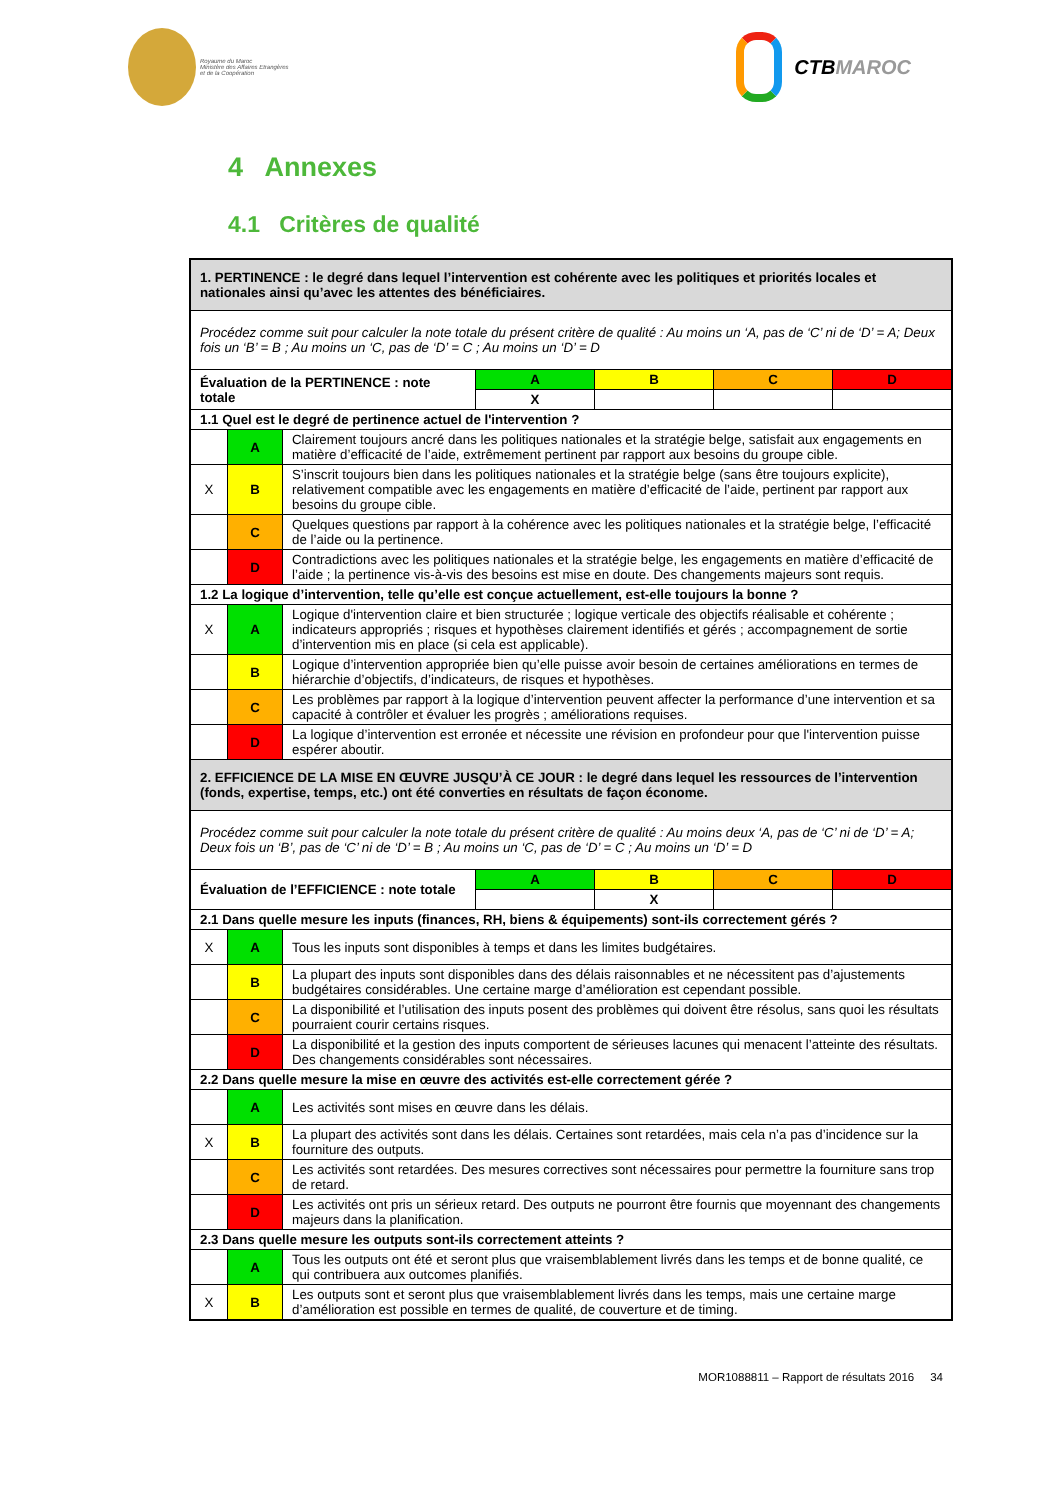Royaume du Maroc
Ministère des Affaires Etrangères
et de la Coopération
CTB MAROC
4 Annexes
4.1 Critères de qualité
| 1. PERTINENCE : le degré dans lequel l’intervention est cohérente avec les politiques et priorités locales et nationales ainsi qu’avec les attentes des bénéficiaires. | | | | | | |
| Procédez comme suit pour calculer la note totale du présent critère de qualité : Au moins un ‘A, pas de ‘C’ ni de ‘D’ = A; Deux fois un ‘B’ = B ; Au moins un ‘C, pas de ‘D’ = C ; Au moins un ‘D’ = D | | | | | | |
| Évaluation de la PERTINENCE : note totale | | | A | B | C | D |
| | | | X | | | |
| 1.1 Quel est le degré de pertinence actuel de l'intervention ? | | | | | | |
| | A | Clairement toujours ancré dans les politiques nationales et la stratégie belge, satisfait aux engagements en matière d’efficacité de l’aide, extrêmement pertinent par rapport aux besoins du groupe cible. | | | | |
| X | B | S’inscrit toujours bien dans les politiques nationales et la stratégie belge (sans être toujours explicite), relativement compatible avec les engagements en matière d’efficacité de l’aide, pertinent par rapport aux besoins du groupe cible. | | | | |
| | C | Quelques questions par rapport à la cohérence avec les politiques nationales et la stratégie belge, l’efficacité de l’aide ou la pertinence. | | | | |
| | D | Contradictions avec les politiques nationales et la stratégie belge, les engagements en matière d’efficacité de l’aide ; la pertinence vis-à-vis des besoins est mise en doute. Des changements majeurs sont requis. | | | | |
| 1.2 La logique d’intervention, telle qu’elle est conçue actuellement, est-elle toujours la bonne ? | | | | | | |
| X | A | Logique d'intervention claire et bien structurée ; logique verticale des objectifs réalisable et cohérente ; indicateurs appropriés ; risques et hypothèses clairement identifiés et gérés ; accompagnement de sortie d’intervention mis en place (si cela est applicable). | | | | |
| | B | Logique d’intervention appropriée bien qu’elle puisse avoir besoin de certaines améliorations en termes de hiérarchie d’objectifs, d’indicateurs, de risques et hypothèses. | | | | |
| | C | Les problèmes par rapport à la logique d’intervention peuvent affecter la performance d’une intervention et sa capacité à contrôler et évaluer les progrès ; améliorations requises. | | | | |
| | D | La logique d’intervention est erronée et nécessite une révision en profondeur pour que l'intervention puisse espérer aboutir. | | | | |
| 2. EFFICIENCE DE LA MISE EN ŒUVRE JUSQU’À CE JOUR : le degré dans lequel les ressources de l’intervention (fonds, expertise, temps, etc.) ont été converties en résultats de façon économe. | | | | | | |
| Procédez comme suit pour calculer la note totale du présent critère de qualité : Au moins deux ‘A, pas de ‘C’ ni de ‘D’ = A; Deux fois un ‘B’, pas de ‘C’ ni de ‘D’ = B ; Au moins un ‘C, pas de ‘D’ = C ; Au moins un ‘D’ = D | | | | | | |
| Évaluation de l’EFFICIENCE : note totale | | | A | B | C | D |
| | | | | X | | |
| 2.1 Dans quelle mesure les inputs (finances, RH, biens & équipements) sont-ils correctement gérés ? | | | | | | |
| X | A | Tous les inputs sont disponibles à temps et dans les limites budgétaires. | | | | |
| | B | La plupart des inputs sont disponibles dans des délais raisonnables et ne nécessitent pas d’ajustements budgétaires considérables. Une certaine marge d’amélioration est cependant possible. | | | | |
| | C | La disponibilité et l’utilisation des inputs posent des problèmes qui doivent être résolus, sans quoi les résultats pourraient courir certains risques. | | | | |
| | D | La disponibilité et la gestion des inputs comportent de sérieuses lacunes qui menacent l’atteinte des résultats. Des changements considérables sont nécessaires. | | | | |
| 2.2 Dans quelle mesure la mise en œuvre des activités est-elle correctement gérée ? | | | | | | |
| | A | Les activités sont mises en œuvre dans les délais. | | | | |
| X | B | La plupart des activités sont dans les délais. Certaines sont retardées, mais cela n’a pas d’incidence sur la fourniture des outputs. | | | | |
| | C | Les activités sont retardées. Des mesures correctives sont nécessaires pour permettre la fourniture sans trop de retard. | | | | |
| | D | Les activités ont pris un sérieux retard. Des outputs ne pourront être fournis que moyennant des changements majeurs dans la planification. | | | | |
| 2.3 Dans quelle mesure les outputs sont-ils correctement atteints ? | | | | | | |
| | A | Tous les outputs ont été et seront plus que vraisemblablement livrés dans les temps et de bonne qualité, ce qui contribuera aux outcomes planifiés. | | | | |
| X | B | Les outputs sont et seront plus que vraisemblablement livrés dans les temps, mais une certaine marge d’amélioration est possible en termes de qualité, de couverture et de timing. | | | | |
MOR1088811 – Rapport de résultats 2016 34